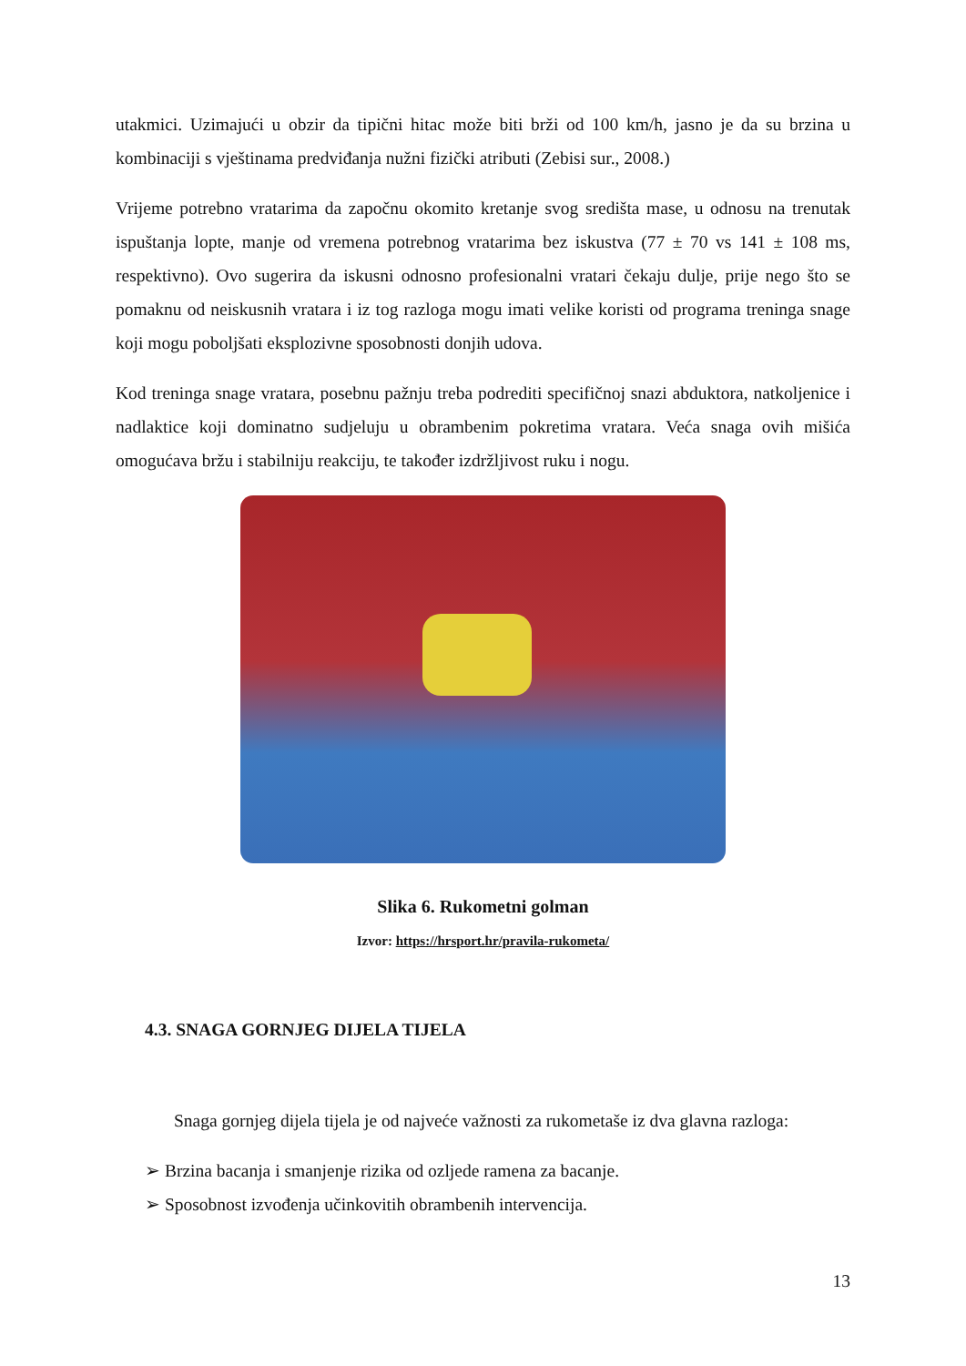utakmici. Uzimajući u obzir da tipični hitac može biti brži od 100 km/h, jasno je da su brzina u kombinaciji s vještinama predviđanja nužni fizički atributi (Zebisi sur., 2008.)
Vrijeme potrebno vratarima da započnu okomito kretanje svog središta mase, u odnosu na trenutak ispuštanja lopte, manje od vremena potrebnog vratarima bez iskustva (77 ± 70 vs 141 ± 108 ms, respektivno). Ovo sugerira da iskusni odnosno profesionalni vratari čekaju dulje, prije nego što se pomaknu od neiskusnih vratara i iz tog razloga mogu imati velike koristi od programa treninga snage koji mogu poboljšati eksplozivne sposobnosti donjih udova.
Kod treninga snage vratara, posebnu pažnju treba podrediti specifičnoj snazi abduktora, natkoljenice i nadlaktice koji dominatno sudjeluju u obrambenim pokretima vratara. Veća snaga ovih mišića omogućava bržu i stabilniju reakciju, te također izdržljivost ruku i nogu.
Slika 6. Rukometni golman
Izvor: https://hrsport.hr/pravila-rukometa/
4.3. SNAGA GORNJEG DIJELA TIJELA
Snaga gornjeg dijela tijela je od najveće važnosti za rukometaše iz dva glavna razloga:
➢ Brzina bacanja i smanjenje rizika od ozljede ramena za bacanje.
➢ Sposobnost izvođenja učinkovitih obrambenih intervencija.
13